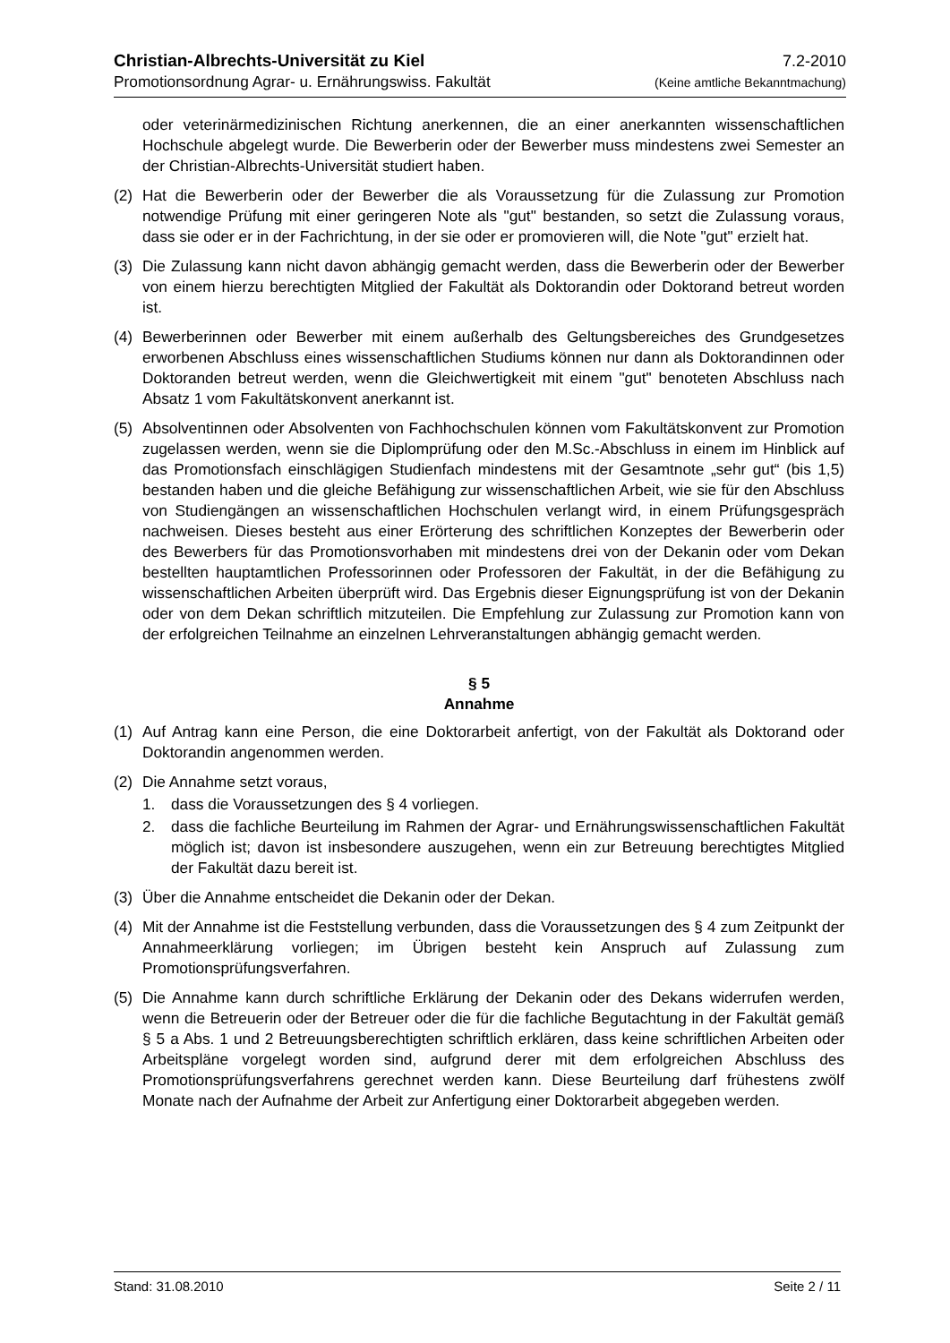Christian-Albrechts-Universität zu Kiel 7.2-2010
Promotionsordnung Agrar- u. Ernährungswiss. Fakultät (Keine amtliche Bekanntmachung)
oder veterinärmedizinischen Richtung anerkennen, die an einer anerkannten wissenschaftlichen Hochschule abgelegt wurde. Die Bewerberin oder der Bewerber muss mindestens zwei Semester an der Christian-Albrechts-Universität studiert haben.
(2) Hat die Bewerberin oder der Bewerber die als Voraussetzung für die Zulassung zur Promotion notwendige Prüfung mit einer geringeren Note als "gut" bestanden, so setzt die Zulassung voraus, dass sie oder er in der Fachrichtung, in der sie oder er promovieren will, die Note "gut" erzielt hat.
(3) Die Zulassung kann nicht davon abhängig gemacht werden, dass die Bewerberin oder der Bewerber von einem hierzu berechtigten Mitglied der Fakultät als Doktorandin oder Doktorand betreut worden ist.
(4) Bewerberinnen oder Bewerber mit einem außerhalb des Geltungsbereiches des Grundgesetzes erworbenen Abschluss eines wissenschaftlichen Studiums können nur dann als Doktorandinnen oder Doktoranden betreut werden, wenn die Gleichwertigkeit mit einem "gut" benoteten Abschluss nach Absatz 1 vom Fakultätskonvent anerkannt ist.
(5) Absolventinnen oder Absolventen von Fachhochschulen können vom Fakultätskonvent zur Promotion zugelassen werden, wenn sie die Diplomprüfung oder den M.Sc.-Abschluss in einem im Hinblick auf das Promotionsfach einschlägigen Studienfach mindestens mit der Gesamtnote „sehr gut“ (bis 1,5) bestanden haben und die gleiche Befähigung zur wissenschaftlichen Arbeit, wie sie für den Abschluss von Studiengängen an wissenschaftlichen Hochschulen verlangt wird, in einem Prüfungsgespräch nachweisen. Dieses besteht aus einer Erörterung des schriftlichen Konzeptes der Bewerberin oder des Bewerbers für das Promotionsvorhaben mit mindestens drei von der Dekanin oder vom Dekan bestellten hauptamtlichen Professorinnen oder Professoren der Fakultät, in der die Befähigung zu wissenschaftlichen Arbeiten überprüft wird. Das Ergebnis dieser Eignungsprüfung ist von der Dekanin oder von dem Dekan schriftlich mitzuteilen. Die Empfehlung zur Zulassung zur Promotion kann von der erfolgreichen Teilnahme an einzelnen Lehrveranstaltungen abhängig gemacht werden.
§ 5
Annahme
(1) Auf Antrag kann eine Person, die eine Doktorarbeit anfertigt, von der Fakultät als Doktorand oder Doktorandin angenommen werden.
(2) Die Annahme setzt voraus,
1. dass die Voraussetzungen des § 4 vorliegen.
2. dass die fachliche Beurteilung im Rahmen der Agrar- und Ernährungswissenschaftlichen Fakultät möglich ist; davon ist insbesondere auszugehen, wenn ein zur Betreuung berechtigtes Mitglied der Fakultät dazu bereit ist.
(3) Über die Annahme entscheidet die Dekanin oder der Dekan.
(4) Mit der Annahme ist die Feststellung verbunden, dass die Voraussetzungen des § 4 zum Zeitpunkt der Annahmeerklärung vorliegen; im Übrigen besteht kein Anspruch auf Zulassung zum Promotionsprüfungsverfahren.
(5) Die Annahme kann durch schriftliche Erklärung der Dekanin oder des Dekans widerrufen werden, wenn die Betreuerin oder der Betreuer oder die für die fachliche Begutachtung in der Fakultät gemäß § 5 a Abs. 1 und 2 Betreuungsberechtigten schriftlich erklären, dass keine schriftlichen Arbeiten oder Arbeitspläne vorgelegt worden sind, aufgrund derer mit dem erfolgreichen Abschluss des Promotionsprüfungsverfahrens gerechnet werden kann. Diese Beurteilung darf frühestens zwölf Monate nach der Aufnahme der Arbeit zur Anfertigung einer Doktorarbeit abgegeben werden.
Stand: 31.08.2010 Seite 2 / 11